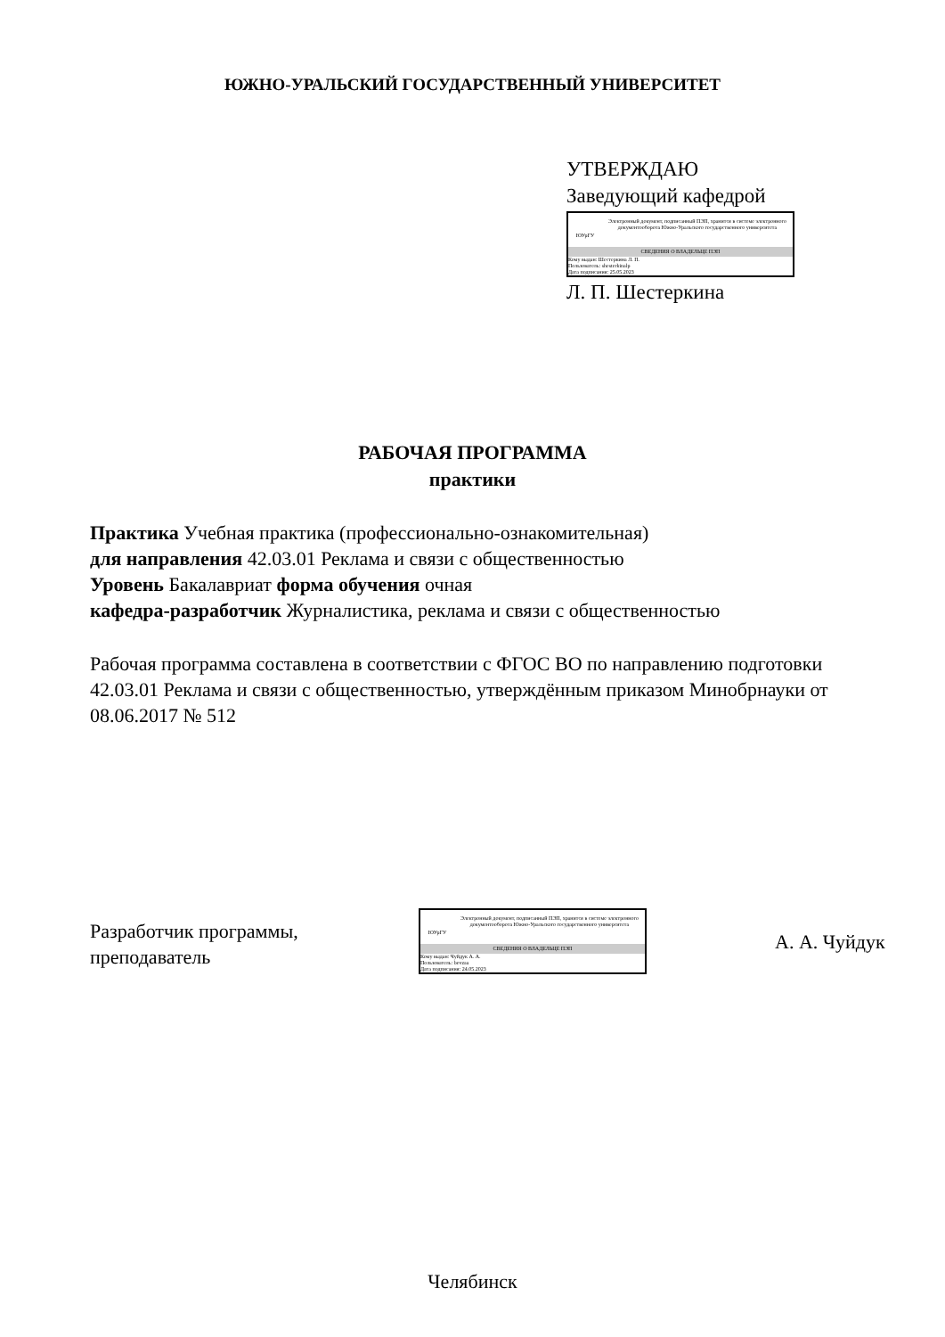ЮЖНО-УРАЛЬСКИЙ ГОСУДАРСТВЕННЫЙ УНИВЕРСИТЕТ
УТВЕРЖДАЮ
Заведующий кафедрой
ЮУрГУ
Электронный документ, подписанный ПЭП, хранится в системе электронного документооборота Южно-Уральского государственного университета
СВЕДЕНИЯ О ВЛАДЕЛЬЦЕ ПЭП
Кому выдан: Шестеркина Л. П.
Пользователь: shesterkinalp
Дата подписания: 25.05.2023
Л. П. Шестеркина
РАБОЧАЯ ПРОГРАММА
практики
Практика Учебная практика (профессионально-ознакомительная)
для направления 42.03.01 Реклама и связи с общественностью
Уровень Бакалавриат форма обучения очная
кафедра-разработчик Журналистика, реклама и связи с общественностью
Рабочая программа составлена в соответствии с ФГОС ВО по направлению подготовки 42.03.01 Реклама и связи с общественностью, утверждённым приказом Минобрнауки от 08.06.2017 № 512
Разработчик программы,
преподаватель
ЮУрГУ
Электронный документ, подписанный ПЭП, хранится в системе электронного документооборота Южно-Уральского государственного университета
СВЕДЕНИЯ О ВЛАДЕЛЬЦЕ ПЭП
Кому выдан: Чуйдук А. А.
Пользователь: bevzaa
Дата подписания: 24.05.2023
А. А. Чуйдук
Челябинск